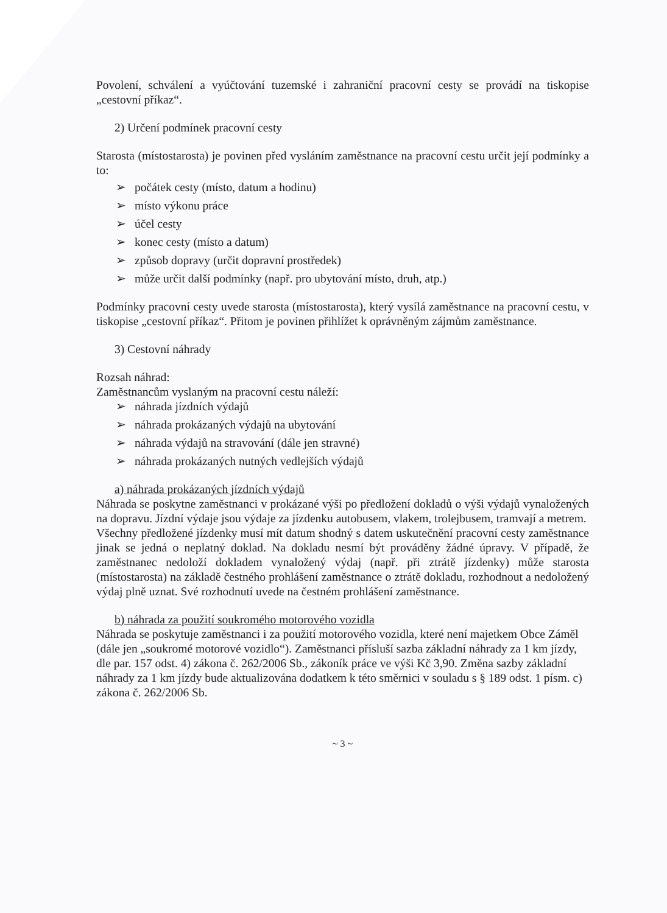Povolení, schválení a vyúčtování tuzemské i zahraniční pracovní cesty se provádí na tiskopise „cestovní příkaz“.
2) Určení podmínek pracovní cesty
Starosta (místostarosta) je povinen před vysláním zaměstnance na pracovní cestu určit její podmínky a to:
➢ počátek cesty (místo, datum a hodinu)
➢ místo výkonu práce
➢ účel cesty
➢ konec cesty (místo a datum)
➢ způsob dopravy (určit dopravní prostředek)
➢ může určit další podmínky (např. pro ubytování místo, druh, atp.)
Podmínky pracovní cesty uvede starosta (místostarosta), který vysílá zaměstnance na pracovní cestu, v tiskopise „cestovní příkaz“. Přitom je povinen přihlížet k oprávněným zájmům zaměstnance.
3) Cestovní náhrady
Rozsah náhrad:
Zaměstnancům vyslaným na pracovní cestu náleží:
➢ náhrada jízdních výdajů
➢ náhrada prokázaných výdajů na ubytování
➢ náhrada výdajů na stravování (dále jen stravné)
➢ náhrada prokázaných nutných vedlejších výdajů
a) náhrada prokázaných jízdních výdajů
Náhrada se poskytne zaměstnanci v prokázané výši po předložení dokladů o výši výdajů vynaložených na dopravu. Jízdní výdaje jsou výdaje za jízdenku autobusem, vlakem, trolejbusem, tramvají a metrem.
Všechny předložené jízdenky musí mít datum shodný s datem uskutečnění pracovní cesty zaměstnance jinak se jedná o neplatný doklad. Na dokladu nesmí být prováděny žádné úpravy. V případě, že zaměstnanec nedoloží dokladem vynaložený výdaj (např. při ztrátě jízdenky) může starosta (místostarosta) na základě čestného prohlášení zaměstnance o ztrátě dokladu, rozhodnout a nedoložený výdaj plně uznat. Své rozhodnutí uvede na čestném prohlášení zaměstnance.
b) náhrada za použití soukromého motorového vozidla
Náhrada se poskytuje zaměstnanci i za použití motorového vozidla, které není majetkem Obce Záměl (dále jen „soukromé motorové vozidlo“). Zaměstnanci přísluší sazba základní náhrady za 1 km jízdy, dle par. 157 odst. 4) zákona č. 262/2006 Sb., zákoník práce ve výši Kč 3,90. Změna sazby základní náhrady za 1 km jízdy bude aktualizována dodatkem k této směrnici v souladu s § 189 odst. 1 písm. c) zákona č. 262/2006 Sb.
~ 3 ~